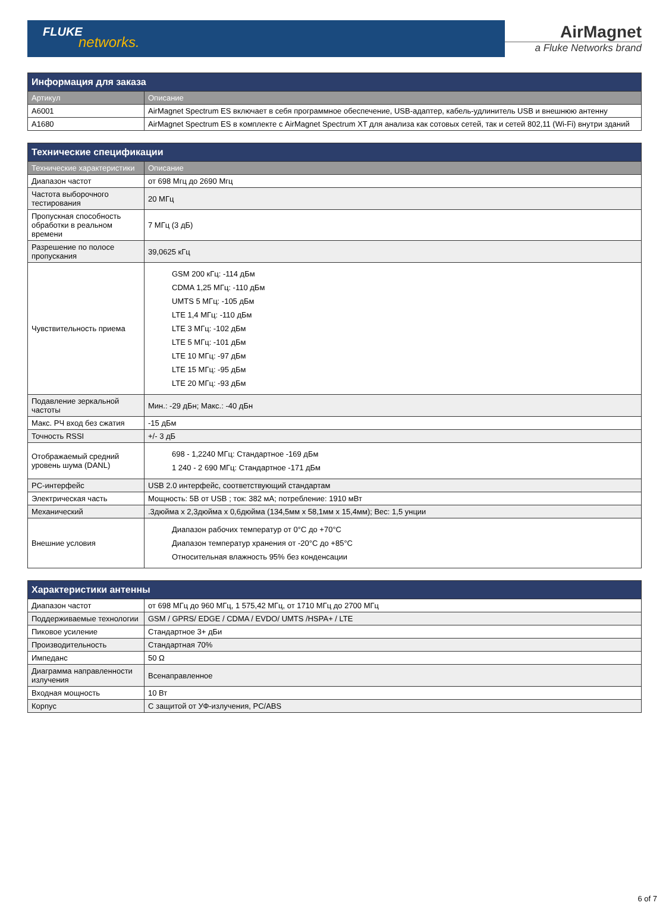FLUKE
networks.
AirMagnet
a Fluke Networks brand
| Информация для заказа | |
| --- | --- |
| Артикул | Описание |
| A6001 | AirMagnet Spectrum ES включает в себя программное обеспечение, USB-адаптер, кабель-удлинитель USB и внешнюю антенну |
| A1680 | AirMagnet Spectrum ES в комплекте с AirMagnet Spectrum XT для анализа как сотовых сетей, так и сетей 802,11 (Wi-Fi) внутри зданий |
| Технические спецификации | |
| --- | --- |
| Технические характеристики | Описание |
| Диапазон частот | от 698 Мгц до 2690 Мгц |
| Частота выборочного тестирования | 20 МГц |
| Пропускная способность обработки в реальном времени | 7 МГц (3 дБ) |
| Разрешение по полосе пропускания | 39,0625 кГц |
| Чувствительность приема | GSM 200 кГц: -114 дБм CDMA 1,25 МГц: -110 дБм UMTS 5 МГц: -105 дБм LTE 1,4 МГц: -110 дБм LTE 3 МГц: -102 дБм LTE 5 МГц: -101 дБм LTE 10 МГц: -97 дБм LTE 15 МГц: -95 дБм LTE 20 МГц: -93 дБм |
| Подавление зеркальной частоты | Мин.: -29 дБн; Макс.: -40 дБн |
| Макс. РЧ вход без сжатия | -15 дБм |
| Точность RSSI | +/- 3 дБ |
| Отображаемый средний уровень шума (DANL) | 698 - 1,2240 МГц: Стандартное -169 дБм 1 240 - 2 690 МГц: Стандартное -171 дБм |
| PC-интерфейс | USB 2.0 интерфейс, соответствующий стандартам |
| Электрическая часть | Мощность: 5В от USB ; ток: 382 мА; потребление: 1910 мВт |
| Механический | .3дюйма x 2,3дюйма x 0,6дюйма (134,5мм x 58,1мм x 15,4мм); Вес: 1,5 унции |
| Внешние условия | Диапазон рабочих температур от 0°C до +70°C Диапазон температур хранения от -20°C до +85°C Относительная влажность 95% без конденсации |
| Характеристики антенны | |
| --- | --- |
| Диапазон частот | от 698 МГц до 960 МГц, 1 575,42 МГц, от 1710 МГц до 2700 МГц |
| Поддерживаемые технологии | GSM / GPRS/ EDGE / CDMA / EVDO/ UMTS /HSPA+ / LTE |
| Пиковое усиление | Стандартное 3+ дБи |
| Производительность | Стандартная 70% |
| Импеданс | 50 Ω |
| Диаграмма направленности излучения | Всенаправленное |
| Входная мощность | 10 Вт |
| Корпус | С защитой от УФ-излучения, PC/ABS |
6 of 7